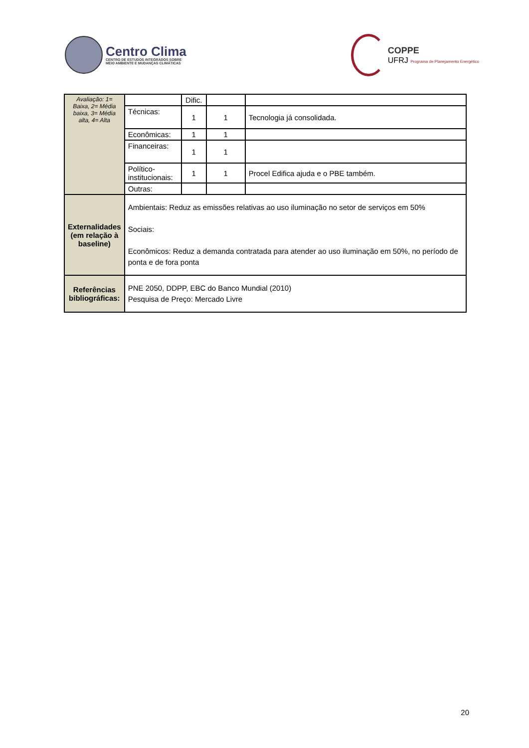Centro Clima
CENTRO DE ESTUDOS INTEGRADOS SOBRE
MEIO AMBIENTE E MUDANÇAS CLIMÁTICAS
COPPE
UFRJ Programa de Planejamento Energético
| Avaliação: 1= Baixa, 2= Média baixa, 3= Média alta, 4= Alta | | Dific. | | |
| | Técnicas: | 1 | 1 | Tecnologia já consolidada. |
| | Econômicas: | 1 | 1 | |
| | Financeiras: | 1 | 1 | |
| | Político-institucionais: | 1 | 1 | Procel Edifica ajuda e o PBE também. |
| | Outras: | | | |
| Externalidades (em relação à baseline) | Ambientais: Reduz as emissões relativas ao uso iluminação no setor de serviços em 50% Sociais: Econômicos: Reduz a demanda contratada para atender ao uso iluminação em 50%, no período de ponta e de fora ponta | | | |
| Referências bibliográficas: | PNE 2050, DDPP, EBC do Banco Mundial (2010) Pesquisa de Preço: Mercado Livre | | | |
20